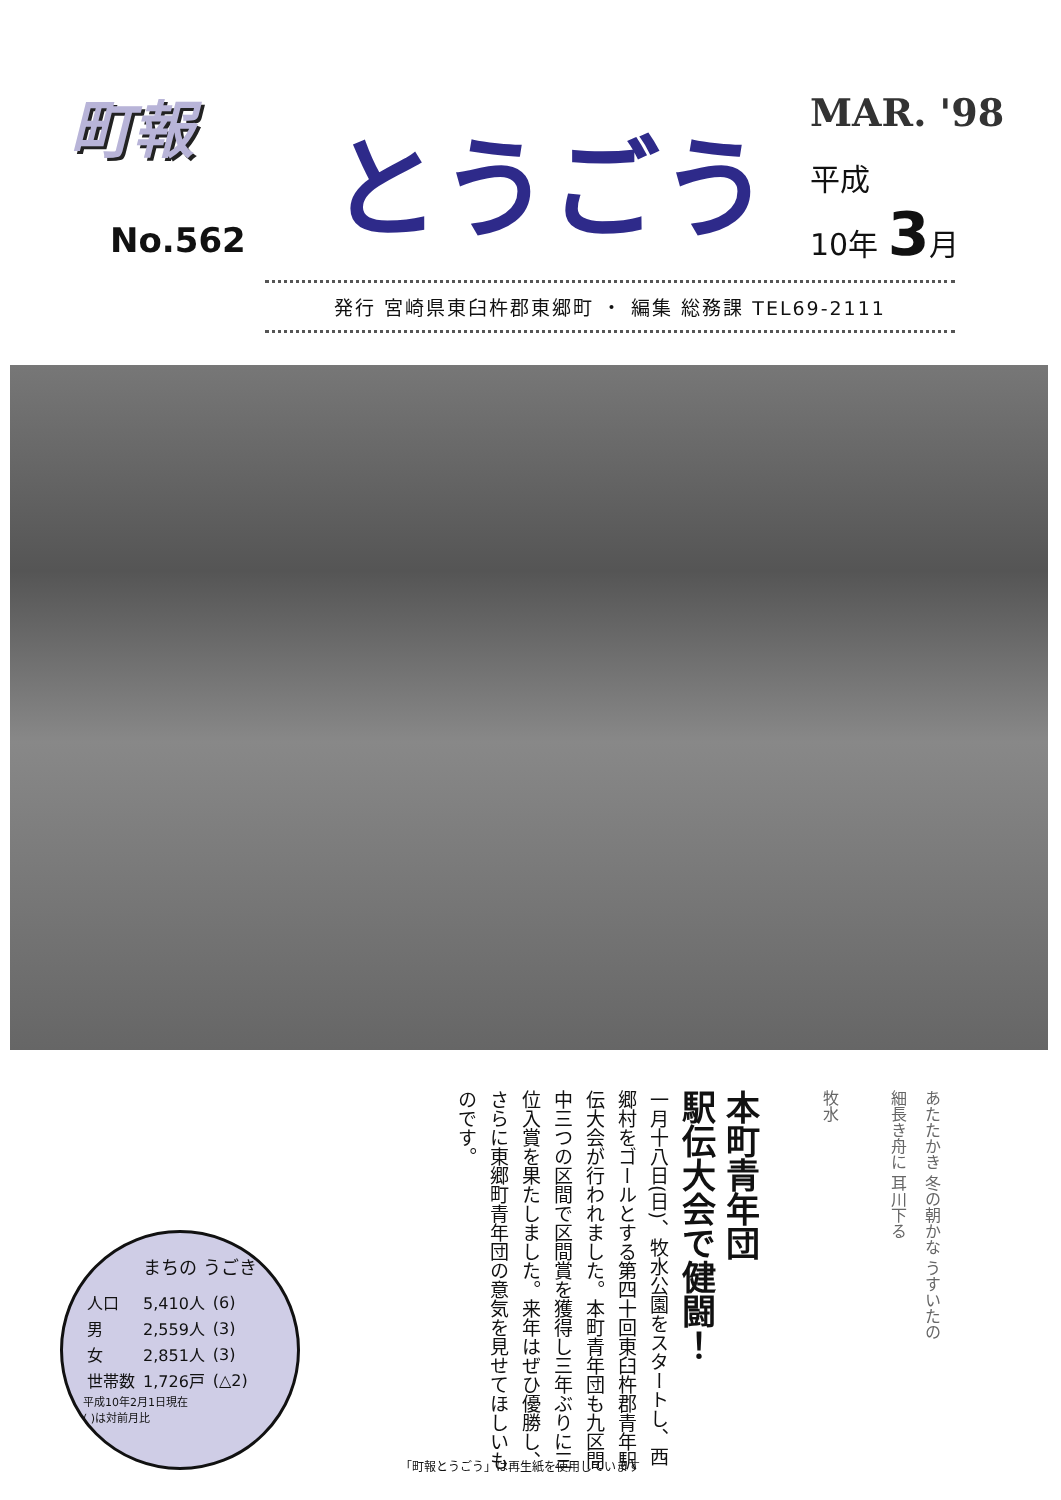町報
No.562
とうごう
MAR. '98
平成
10年 3月
発行 宮崎県東臼杵郡東郷町 ・ 編集 総務課 TEL69-2111
まちの うごき
| 人口 | 5,410人 | (6) |
| 男 | 2,559人 | (3) |
| 女 | 2,851人 | (3) |
| 世帯数 | 1,726戸 | (△2) |
平成10年2月1日現在
( )は対前月比
本町青年団
駅伝大会で健闘！
一月十八日(日)、牧水公園をスタートし、西郷村をゴールとする第四十回東臼杵郡青年駅伝大会が行われました。本町青年団も九区間中三つの区間で区間賞を獲得し三年ぶりに三位入賞を果たしました。来年はぜひ優勝し、さらに東郷町青年団の意気を見せてほしいものです。
あたたかき 冬の朝かな うすいたの
細長き舟に 耳川下る
牧水
「町報とうごう」は再生紙を使用しています